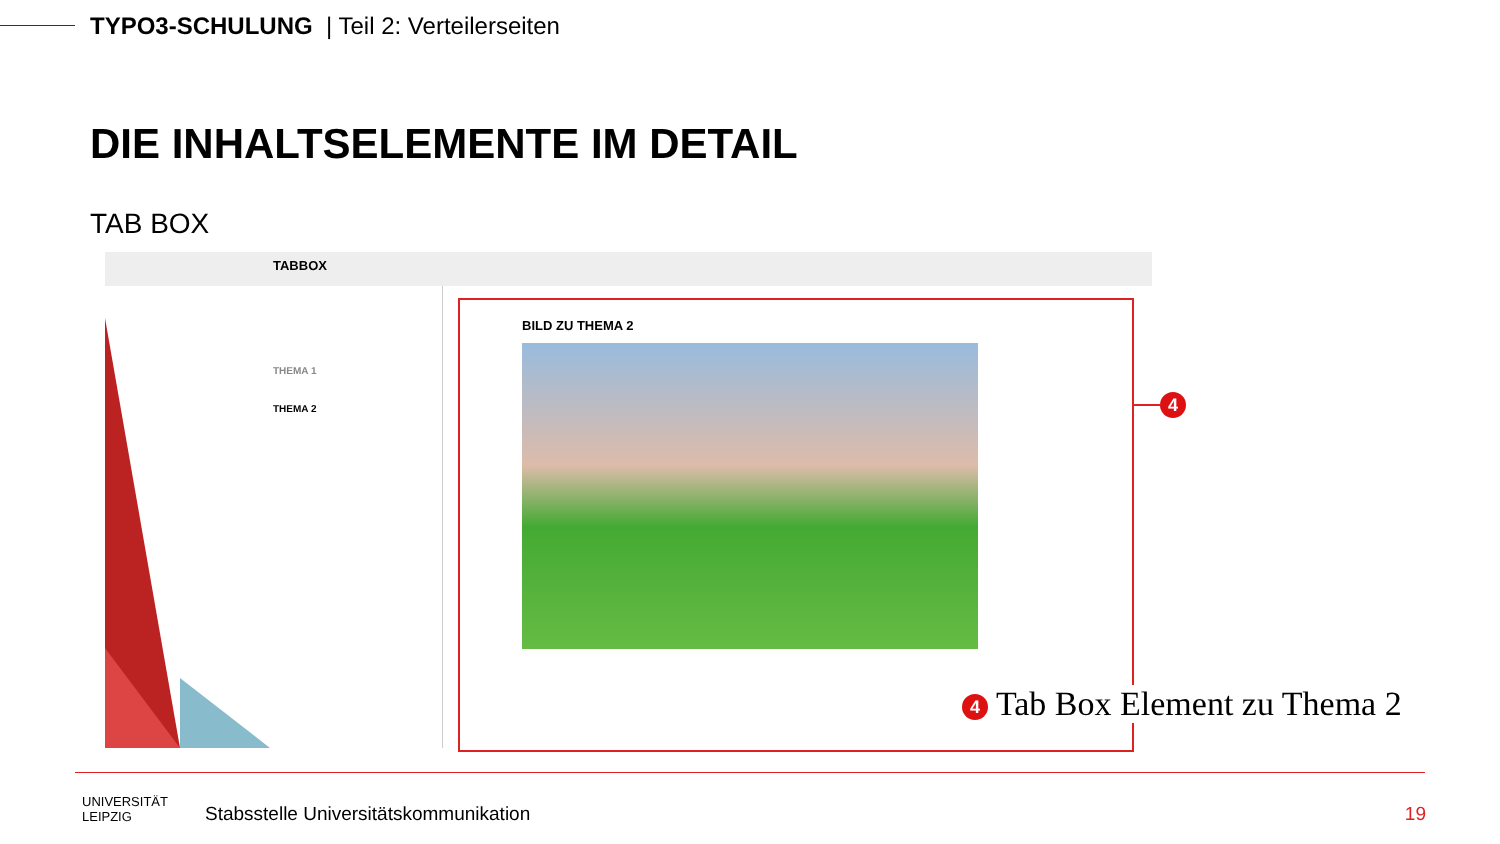TYPO3-SCHULUNG | Teil 2: Verteilerseiten
DIE INHALTSELEMENTE IM DETAIL
TAB BOX
TABBOX
THEMA 1
THEMA 2
BILD ZU THEMA 2
4
4 Tab Box Element zu Thema 2
UNIVERSITÄT
LEIPZIG
Stabsstelle Universitätskommunikation
19